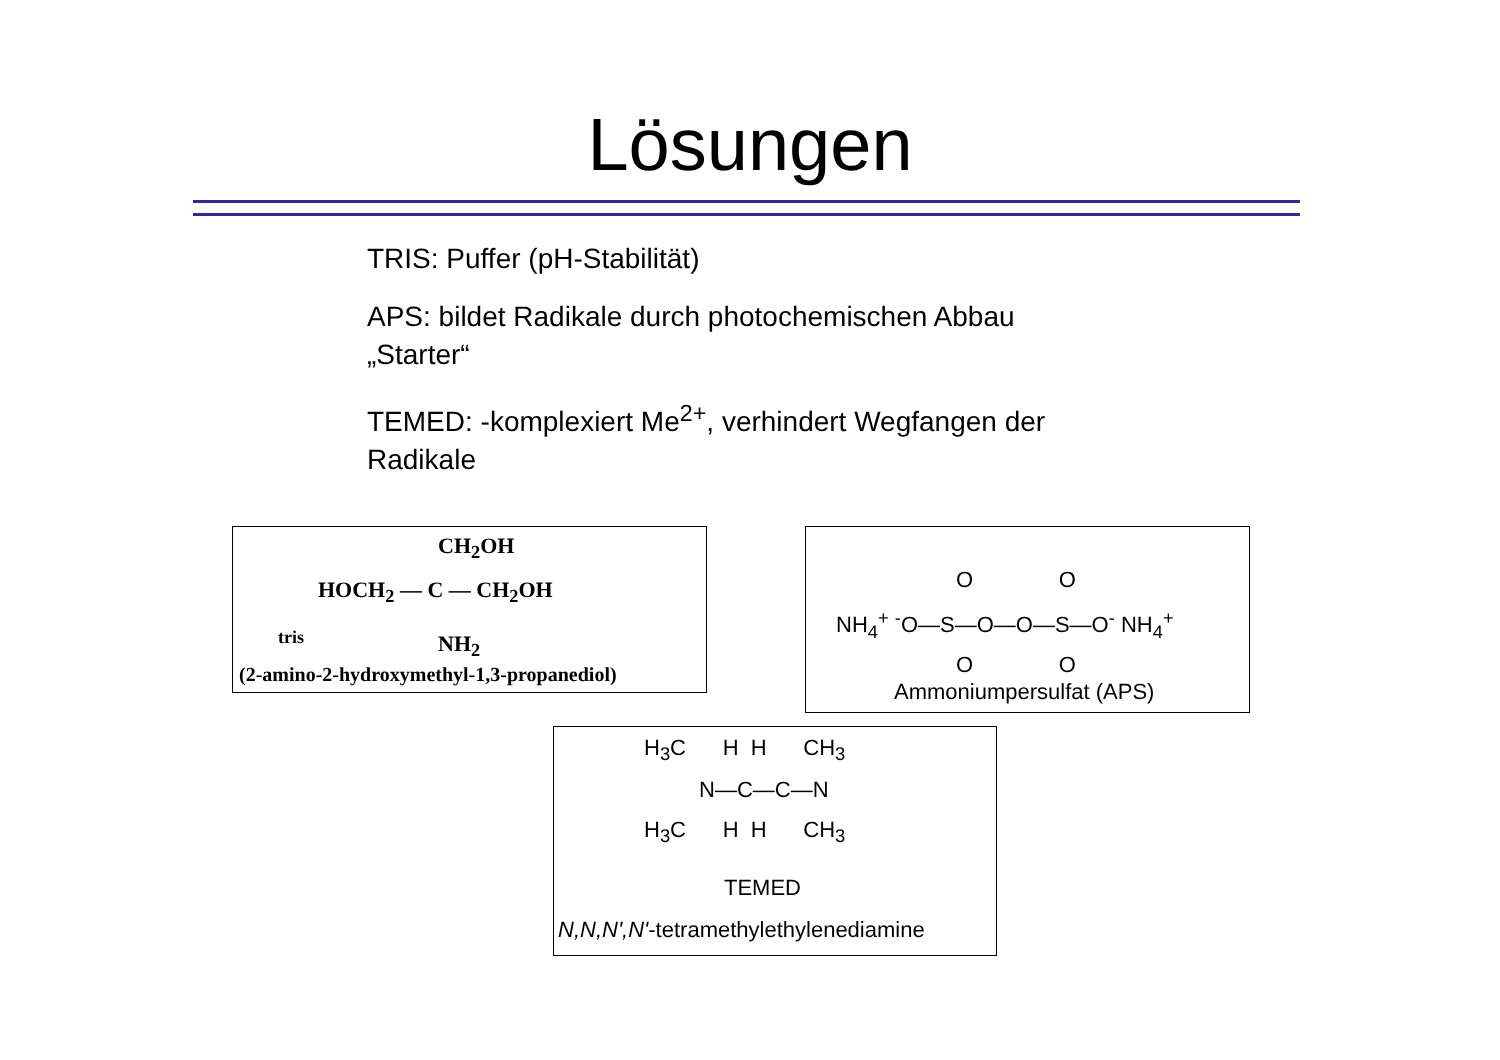Lösungen
TRIS: Puffer (pH-Stabilität)
APS: bildet Radikale durch photochemischen Abbau
„Starter“
TEMED: -komplexiert Me<sup>2+</sup>, verhindert Wegfangen der
Radikale
CH<sub>2</sub>OH
HOCH<sub>2</sub> — C — CH<sub>2</sub>OH
tris
NH<sub>2</sub>
(2-amino-2-hydroxymethyl-1,3-propanediol)
NH<sub>4</sub><sup>+</sup> <sup>-</sup>O—S—O—O—S—O<sup>-</sup> NH<sub>4</sub><sup>+</sup>
O O
O O
Ammoniumpersulfat (APS)
H<sub>3</sub>C H H CH<sub>3</sub>
N—C—C—N
H<sub>3</sub>C H H CH<sub>3</sub>
TEMED
N,N,N',N'-tetramethylethylenediamine